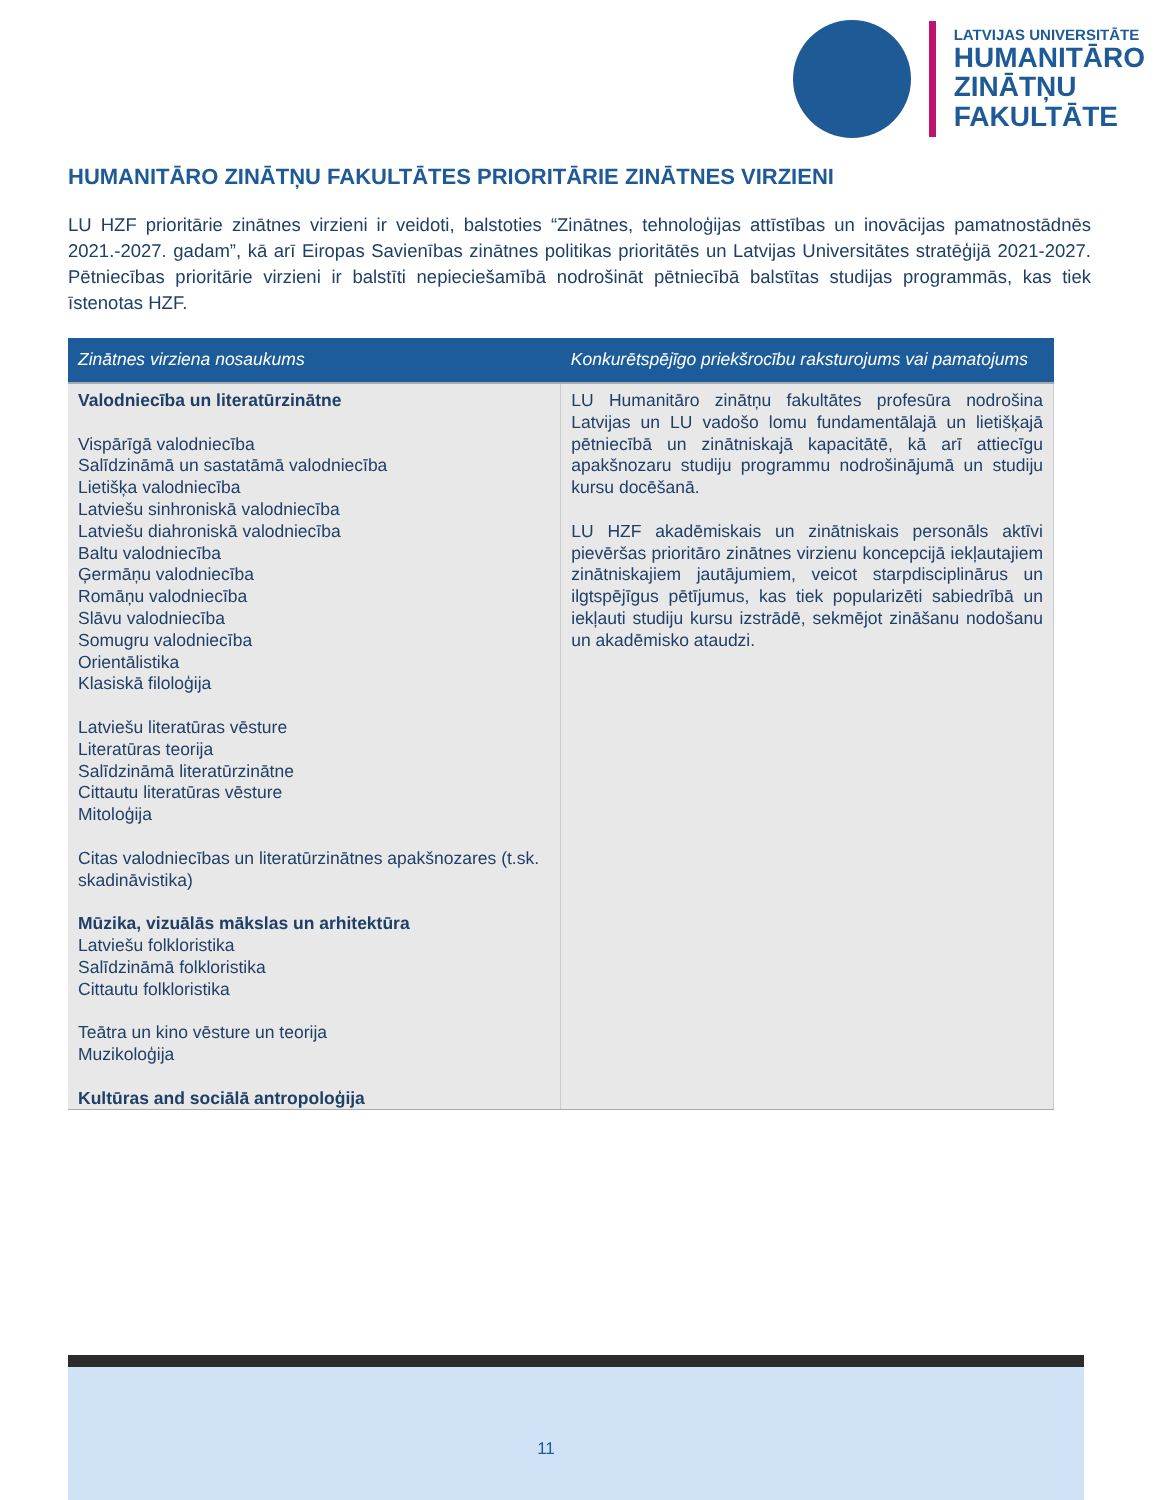LATVIJAS UNIVERSITĀTE
HUMANITĀRO
ZINĀTŅU
FAKULTĀTE
HUMANITĀRO ZINĀTŅU FAKULTĀTES PRIORITĀRIE ZINĀTNES VIRZIENI
LU HZF prioritārie zinātnes virzieni ir veidoti, balstoties “Zinātnes, tehnoloģijas attīstības un inovācijas pamatnostādnēs 2021.-2027. gadam”, kā arī Eiropas Savienības zinātnes politikas prioritātēs un Latvijas Universitātes stratēģijā 2021-2027. Pētniecības prioritārie virzieni ir balstīti nepieciešamībā nodrošināt pētniecībā balstītas studijas programmās, kas tiek īstenotas HZF.
| Zinātnes virziena nosaukums | Konkurētspējīgo priekšrocību raksturojums vai pamatojums |
| --- | --- |
| Valodniecība un literatūrzinātne Vispārīgā valodniecība Salīdzināmā un sastatāmā valodniecība Lietišķa valodniecība Latviešu sinhroniskā valodniecība Latviešu diahroniskā valodniecība Baltu valodniecība Ģermāņu valodniecība Romāņu valodniecība Slāvu valodniecība Somugru valodniecība Orientālistika Klasiskā filoloģija Latviešu literatūras vēsture Literatūras teorija Salīdzināmā literatūrzinātne Cittautu literatūras vēsture Mitoloģija Citas valodniecības un literatūrzinātnes apakšnozares (t.sk. skadināvistika) Mūzika, vizuālās mākslas un arhitektūra Latviešu folkloristika Salīdzināmā folkloristika Cittautu folkloristika Teātra un kino vēsture un teorija Muzikoloģija Kultūras and sociālā antropoloģija | LU Humanitāro zinātņu fakultātes profesūra nodrošina Latvijas un LU vadošo lomu fundamentālajā un lietišķajā pētniecībā un zinātniskajā kapacitātē, kā arī attiecīgu apakšnozaru studiju programmu nodrošinājumā un studiju kursu docēšanā. LU HZF akadēmiskais un zinātniskais personāls aktīvi pievēršas prioritāro zinātnes virzienu koncepcijā iekļautajiem zinātniskajiem jautājumiem, veicot starpdisciplinārus un ilgtspējīgus pētījumus, kas tiek popularizēti sabiedrībā un iekļauti studiju kursu izstrādē, sekmējot zināšanu nodošanu un akadēmisko ataudzi. |
11